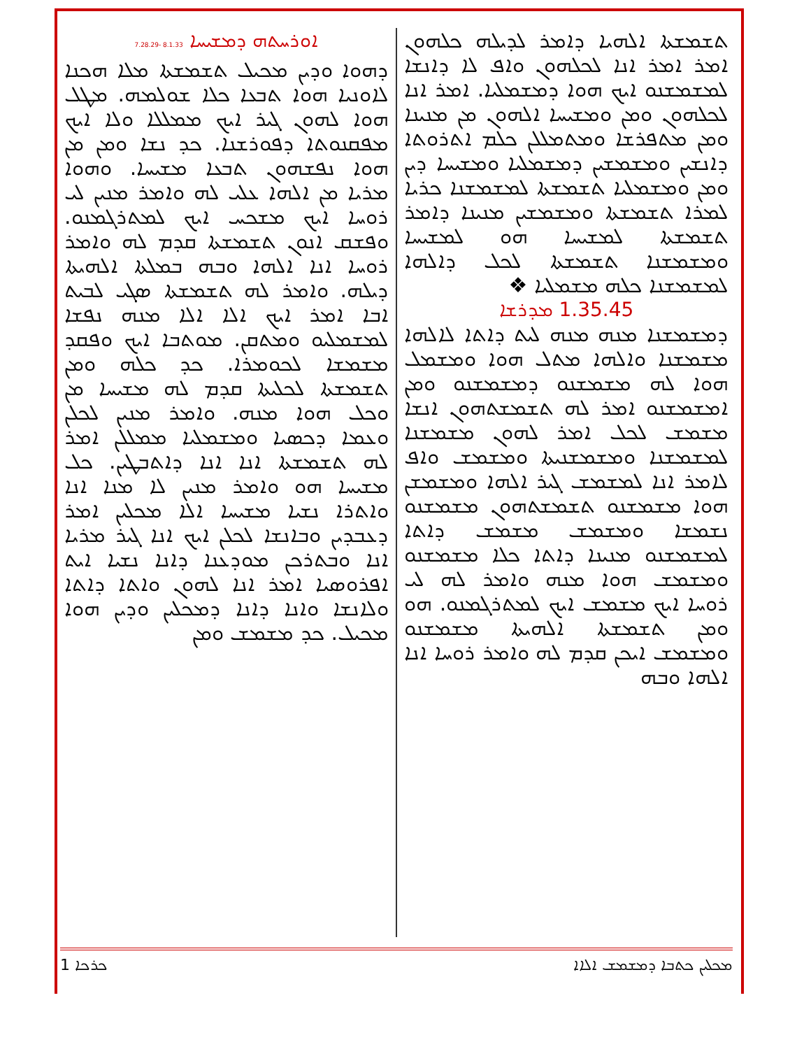ܐܘܪܚܬܗ ܕܡܫܝܚܐ 8.1.33 -7.28.29
ܕܗܘܐ ܘܕܝܢ ܡܟܝܠ ܬܫܡܫܬܐ ܡܠܐ ܗܟܢܐ ܠܐܘܢܝܐ ܗܘܐ ܬܒܥܐ ܟܠܐ ܫܘܠܡܗ. ܡܛܠ ܗܘܐ ܠܗܘܢ ܓܝܪ ܐܝܟ ܡܡܠܠܐ ܘܠܐ ܐܝܟ ܡܦܩܢܘܬܐ ܕܦܘܪܫܢܐ. ܟܕ ܢܫܐ ܘܡܢ ܡܢ ܗܘܐ ܢܦܫܗܘܢ ܬܒܥܐ ܡܫܝܚܐ. ܘܗܘܐ ܡܪܝܐ ܡܢ ܐܠܗܐ ܥܠܝ ܠܗ ܘܐܡܪ ܡܢܝܢ ܠܝ ܪܘܚܐ ܐܝܟ ܡܫܟܚ ܐܝܟ ܠܡܬܪܓܡܢܘ. ܘܦܫܩ ܐܢܘܢ ܬܫܡܫܬܐ ܩܕܡ ܠܗ ܘܐܡܪ ܪܘܚܐ ܐܢܐ ܐܠܗܐ ܘܒܗ ܒܡܠܬܐ ܐܠܗܝܬܐ ܕܝܠܗ. ܘܐܡܪ ܠܗ ܬܫܡܫܬܐ ܣܓܝ ܠܒܝܬ ܐܒܐ ܐܡܪ ܐܝܟ ܐܠܐ ܐܠܐ ܡܢܗ ܢܦܫܐ ܠܡܫܡܠܝܘ ܘܡܬܩܢ. ܡܘܬܒܐ ܐܝܟ ܘܦܩܕ ܡܫܡܫܐ ܠܟܘܡܪܐ. ܟܕ ܟܠܗ ܘܡܢ ܬܫܡܫܬܐ ܠܟܠܝܬܐ ܩܕܡ ܠܗ ܡܫܝܚܐ ܡܢ ܘܟܠ ܗܘܐ ܡܢܗ. ܘܐܡܪ ܡܢܝܢ ܠܟܠܢ ܘܥܡܐ ܕܟܣܝܐ ܘܡܫܡܠܝܐ ܡܡܠܠܢ ܐܡܪ ܠܗ ܬܫܡܫܬܐ ܐܢܐ ܐܢܐ ܕܐܬܒܛܝܢ. ܟܠ ܡܫܝܚܐ ܗܘ ܘܐܡܪ ܡܢܝܢ ܠܐ ܡܢܐ ܐܢܐ ܘܐܬܪܐ ܢܫܝܐ ܡܫܝܚܐ ܐܠܐ ܡܟܠܝܢ ܐܡܪ ܕܥܒܕܝܢ ܘܒܐܢܫܐ ܠܟܠܢ ܐܝܟ ܐܢܐ ܓܝܪ ܡܪܝܐ ܐܢܐ ܘܒܬܪܟܢ ܡܘܕܥܢܐ ܕܐܢܐ ܢܫܝܐ ܐܝܬ ܐܦܪܘܣܝܐ ܐܡܪ ܐܢܐ ܠܗܘܢ ܘܐܬܐ ܕܐܬܐ ܘܠܐܢܫܐ ܘܐܢܐ ܕܐܢܐ ܕܡܟܠܝܢ ܘܕܝܢ ܗܘܐ ܡܟܝܠ. ܟܕ ܡܫܡܫ ܘܡܢ
ܬܫܡܫܬܐ ܐܠܗܝܐ ܕܐܡܪ ܠܕܝܠܗ ܟܠܗܘܢ ܐܡܪ ܐܡܪ ܐܢܐ ܠܟܠܗܘܢ ܘܐܦ ܠܐ ܕܐܢܫܐ ܠܡܫܡܫܢܘ ܐܝܟ ܗܘܐ ܕܡܫܡܠܝܐ. ܐܡܪ ܐܢܐ ܠܟܠܗܘܢ ܘܡܢ ܘܡܫܝܚܐ ܐܠܗܘܢ ܡܢ ܡܢܝܢܐ ܘܡܢ ܡܬܦܪܫܐ ܘܡܬܡܠܠܢ ܟܠܡ ܐܬܪܘܬܐ ܕܐܢܫܝܢ ܘܡܫܡܫܝܢ ܕܡܫܡܠܝܐ ܘܡܫܝܚܐ ܕܝܢ ܘܡܢ ܘܡܫܡܠܝܐ ܬܫܡܫܬܐ ܠܡܫܡܫܢܐ ܟܪܝܐ ܠܡܪܐ ܬܫܡܫܬܐ ܘܡܫܡܫܝܢ ܡܢܝܢܐ ܕܐܡܪ ܬܫܡܫܬܐ ܠܡܫܝܚܐ ܗܘ ܠܡܫܝܚܐ ܘܡܫܡܫܢܐ ܬܫܡܫܬܐ ܠܟܠ ܕܐܠܗܐ ܠܡܫܡܫܢܐ ܟܠܗ ܡܫܡܠܝܐ ❖
1.35.45 ܡܕܪܫܐ
ܕܡܫܡܫܢܐ ܡܢܗ ܡܢܗ ܠܝܬ ܕܐܬܐ ܠܐܠܗܐ ܡܫܡܫܢܐ ܘܐܠܗܐ ܡܬܠ ܗܘܐ ܘܡܫܡܠ ܗܘܐ ܠܗ ܡܫܡܫܢܘ ܕܡܫܡܫܢܘ ܘܡܢ ܐܡܫܡܫܢܘ ܐܡܪ ܠܗ ܬܫܡܫܬܗܘܢ ܐܢܫܐ ܡܫܡܫ ܠܟܠ ܐܡܪ ܠܗܘܢ ܡܫܡܫܢܐ ܠܡܫܡܫܢܐ ܘܡܫܡܫܢܝܬܐ ܘܡܫܡܫ ܘܐܦ ܠܐܡܪ ܐܢܐ ܠܡܫܡܫ ܓܝܪ ܐܠܗܐ ܘܡܫܡܫܢ ܗܘܐ ܡܫܡܫܢܘ ܬܫܡܫܬܗܘܢ ܡܫܡܫܢܘ ܢܫܡܫܐ ܘܡܫܡܫ ܡܫܡܫ ܕܐܬܐ ܠܡܫܡܫܢܘ ܡܢܝܢܐ ܕܐܬܐ ܟܠܐ ܡܫܡܫܢܘ ܘܡܫܡܫ ܗܘܐ ܡܢܗ ܘܐܡܪ ܠܗ ܠܝ ܪܘܚܐ ܐܝܟ ܡܫܡܫ ܐܝܟ ܠܡܬܪܓܡܢܘ. ܗܘ ܘܡܢ ܬܫܡܫܬܐ ܐܠܗܝܬܐ ܡܫܡܫܢܘ ܘܡܫܡܫ ܐܝܟܢ ܩܕܡ ܠܗ ܘܐܡܪ ܪܘܚܐ ܐܢܐ ܐܠܗܐ ܘܒܗ
1 ܟܪܟܐ ܡܟܠܝܢ ܟܬܒܐ ܕܡܫܡܫ ܐܠܐܐ